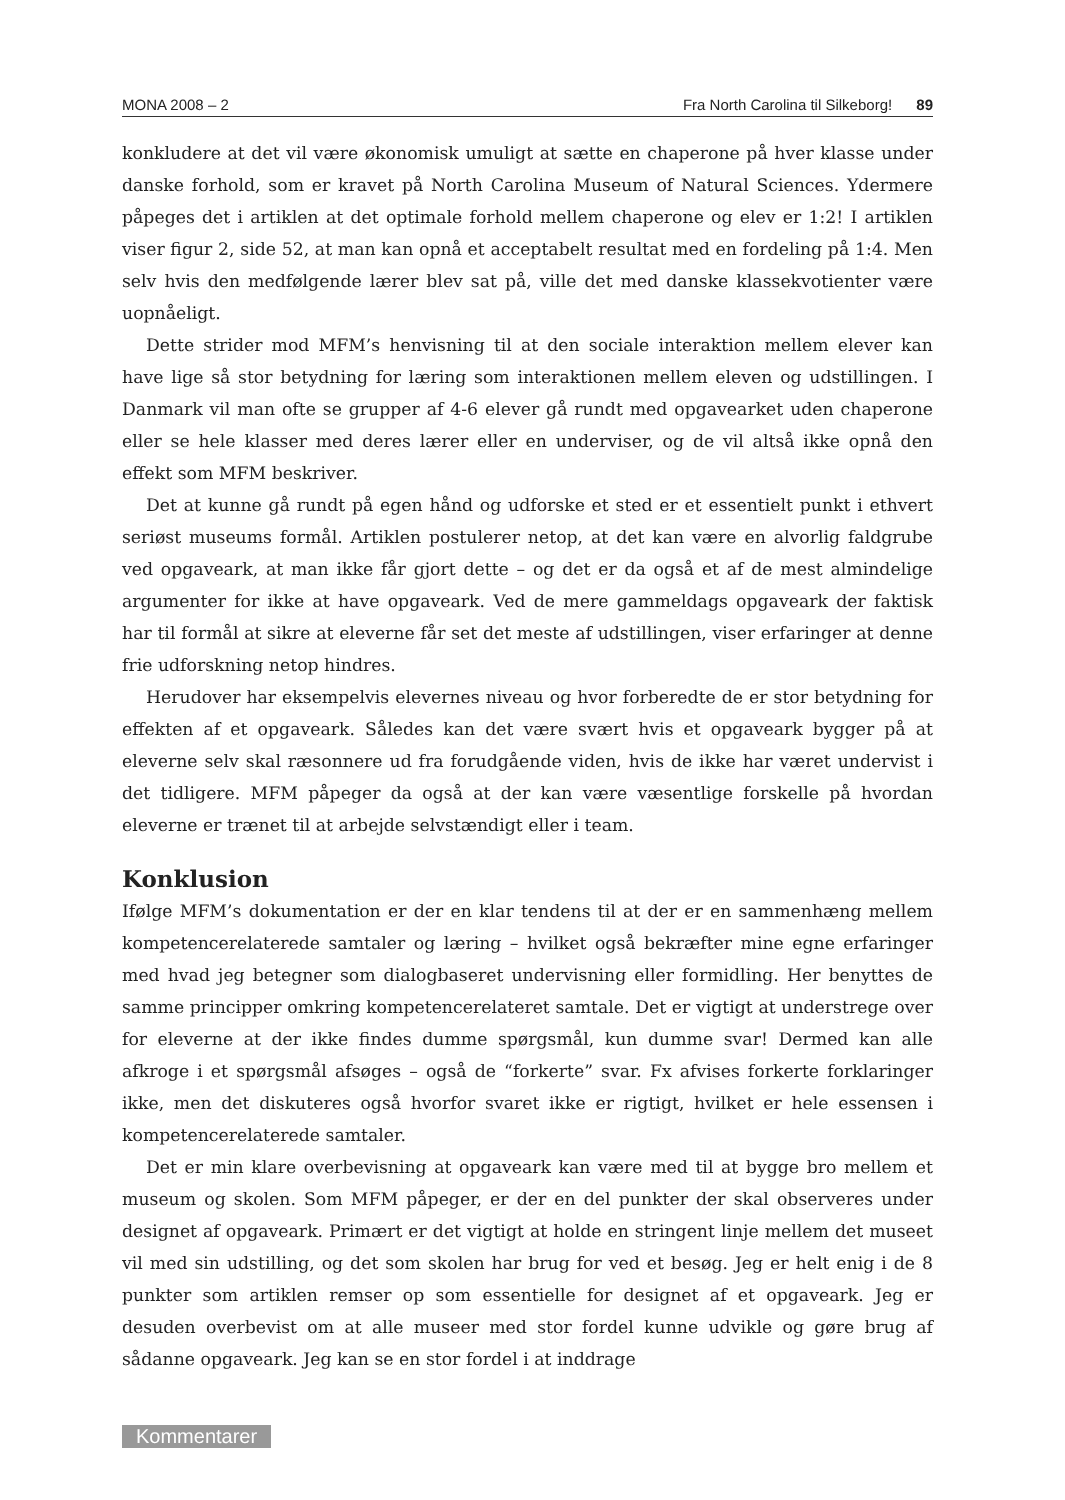MONA 2008 – 2 Fra North Carolina til Silkeborg! 89
konkludere at det vil være økonomisk umuligt at sætte en chaperone på hver klasse under danske forhold, som er kravet på North Carolina Museum of Natural Sciences. Ydermere påpeges det i artiklen at det optimale forhold mellem chaperone og elev er 1:2! I artiklen viser figur 2, side 52, at man kan opnå et acceptabelt resultat med en fordeling på 1:4. Men selv hvis den medfølgende lærer blev sat på, ville det med danske klassekvotienter være uopnåeligt.
Dette strider mod MFM’s henvisning til at den sociale interaktion mellem elever kan have lige så stor betydning for læring som interaktionen mellem eleven og udstillingen. I Danmark vil man ofte se grupper af 4-6 elever gå rundt med opgavearket uden chaperone eller se hele klasser med deres lærer eller en underviser, og de vil altså ikke opnå den effekt som MFM beskriver.
Det at kunne gå rundt på egen hånd og udforske et sted er et essentielt punkt i ethvert seriøst museums formål. Artiklen postulerer netop, at det kan være en alvorlig faldgrube ved opgaveark, at man ikke får gjort dette – og det er da også et af de mest almindelige argumenter for ikke at have opgaveark. Ved de mere gammeldags opgaveark der faktisk har til formål at sikre at eleverne får set det meste af udstillingen, viser erfaringer at denne frie udforskning netop hindres.
Herudover har eksempelvis elevernes niveau og hvor forberedte de er stor betydning for effekten af et opgaveark. Således kan det være svært hvis et opgaveark bygger på at eleverne selv skal ræsonnere ud fra forudgående viden, hvis de ikke har været undervist i det tidligere. MFM påpeger da også at der kan være væsentlige forskelle på hvordan eleverne er trænet til at arbejde selvstændigt eller i team.
Konklusion
Ifølge MFM’s dokumentation er der en klar tendens til at der er en sammenhæng mellem kompetencerelaterede samtaler og læring – hvilket også bekræfter mine egne erfaringer med hvad jeg betegner som dialogbaseret undervisning eller formidling. Her benyttes de samme principper omkring kompetencerelateret samtale. Det er vigtigt at understrege over for eleverne at der ikke findes dumme spørgsmål, kun dumme svar! Dermed kan alle afkroge i et spørgsmål afsøges – også de “forkerte” svar. Fx afvises forkerte forklaringer ikke, men det diskuteres også hvorfor svaret ikke er rigtigt, hvilket er hele essensen i kompetencerelaterede samtaler.
Det er min klare overbevisning at opgaveark kan være med til at bygge bro mellem et museum og skolen. Som MFM påpeger, er der en del punkter der skal observeres under designet af opgaveark. Primært er det vigtigt at holde en stringent linje mellem det museet vil med sin udstilling, og det som skolen har brug for ved et besøg. Jeg er helt enig i de 8 punkter som artiklen remser op som essentielle for designet af et opgaveark. Jeg er desuden overbevist om at alle museer med stor fordel kunne udvikle og gøre brug af sådanne opgaveark. Jeg kan se en stor fordel i at inddrage
Kommentarer